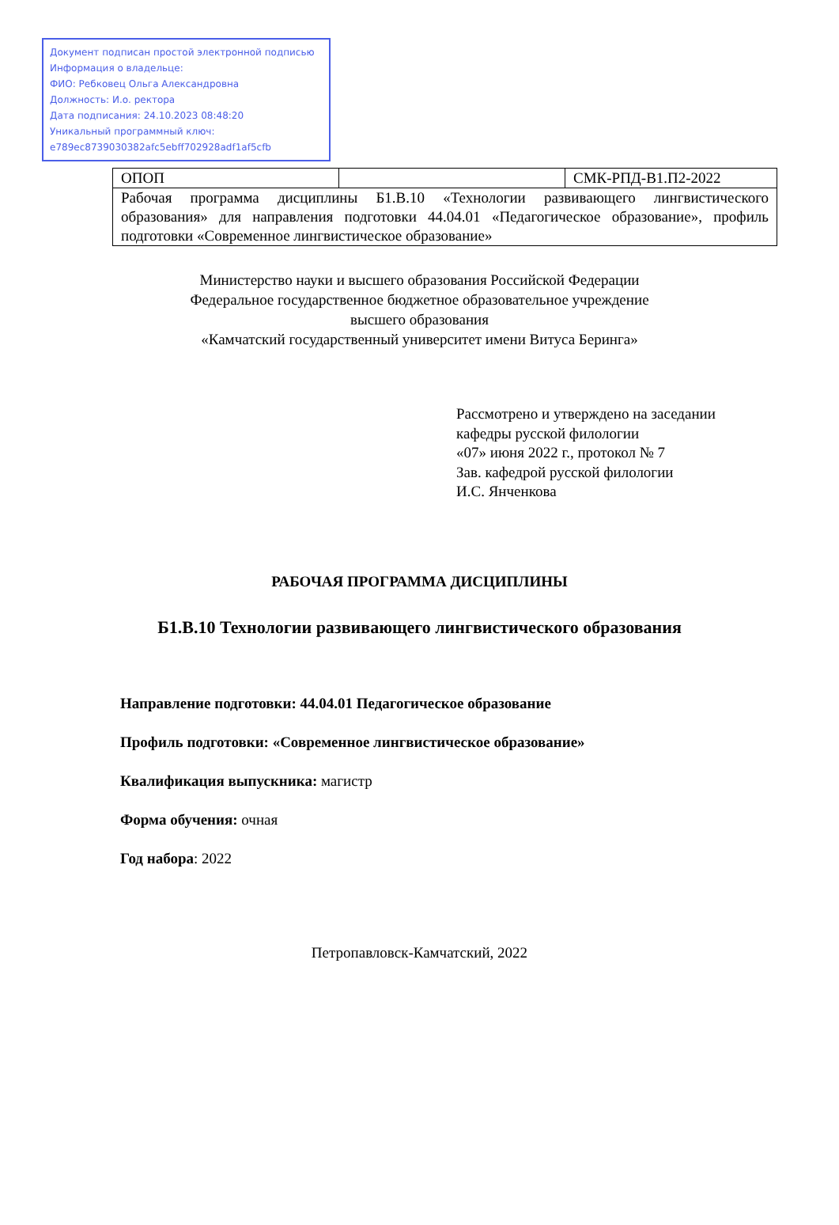Документ подписан простой электронной подписью
Информация о владельце:
ФИО: Ребковец Ольга Александровна
Должность: И.о. ректора
Дата подписания: 24.10.2023 08:48:20
Уникальный программный ключ:
e789ec8739030382afc5ebff702928adf1af5cfb
| ОПОП | | СМК-РПД-В1.П2-2022 |
| Рабочая программа дисциплины Б1.В.10 «Технологии развивающего лингвистического образования» для направления подготовки 44.04.01 «Педагогическое образование», профиль подготовки «Современное лингвистическое образование» | | |
Министерство науки и высшего образования Российской Федерации
Федеральное государственное бюджетное образовательное учреждение
высшего образования
«Камчатский государственный университет имени Витуса Беринга»
Рассмотрено и утверждено на заседании
кафедры русской филологии
«07» июня 2022 г., протокол № 7
Зав. кафедрой русской филологии
И.С. Янченкова
РАБОЧАЯ ПРОГРАММА ДИСЦИПЛИНЫ
Б1.В.10 Технологии развивающего лингвистического образования
Направление подготовки: 44.04.01 Педагогическое образование
Профиль подготовки: «Современное лингвистическое образование»
Квалификация выпускника: магистр
Форма обучения: очная
Год набора: 2022
Петропавловск-Камчатский, 2022